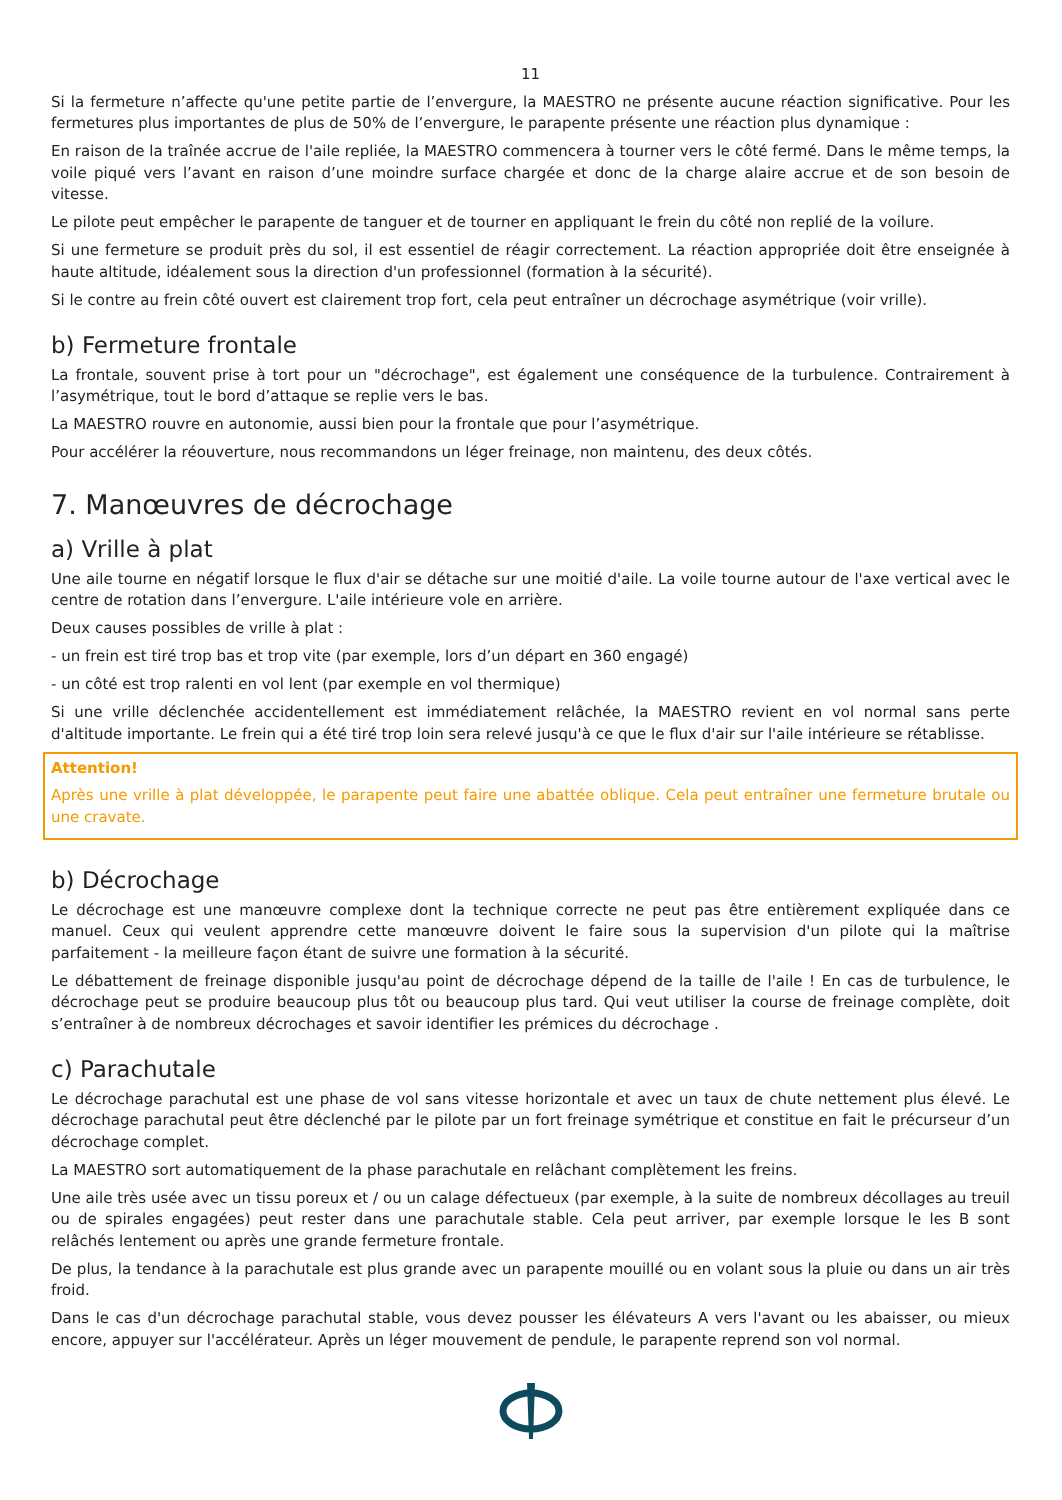11
Si la fermeture n’affecte qu'une petite partie de l’envergure, la MAESTRO ne présente aucune réaction significative. Pour les fermetures plus importantes de plus de 50% de l’envergure, le parapente présente une réaction plus dynamique :
En raison de la traînée accrue de l'aile repliée, la MAESTRO commencera à tourner vers le côté fermé. Dans le même temps, la voile piqué vers l’avant en raison d’une moindre surface chargée et donc de la charge alaire accrue et de son besoin de vitesse.
Le pilote peut empêcher le parapente de tanguer et de tourner en appliquant le frein du côté non replié de la voilure.
Si une fermeture se produit près du sol, il est essentiel de réagir correctement. La réaction appropriée doit être enseignée à haute altitude, idéalement sous la direction d'un professionnel (formation à la sécurité).
Si le contre au frein côté ouvert est clairement trop fort, cela peut entraîner un décrochage asymétrique (voir vrille).
b) Fermeture frontale
La frontale, souvent prise à tort pour un "décrochage", est également une conséquence de la turbulence. Contrairement à l’asymétrique, tout le bord d’attaque se replie vers le bas.
La MAESTRO rouvre en autonomie, aussi bien pour la frontale que pour l’asymétrique.
Pour accélérer la réouverture, nous recommandons un léger freinage, non maintenu, des deux côtés.
7. Manœuvres de décrochage
a) Vrille à plat
Une aile tourne en négatif lorsque le flux d'air se détache sur une moitié d'aile. La voile tourne autour de l'axe vertical avec le centre de rotation dans l’envergure. L'aile intérieure vole en arrière.
Deux causes possibles de vrille à plat :
- un frein est tiré trop bas et trop vite (par exemple, lors d’un départ en 360 engagé)
- un côté est trop ralenti en vol lent (par exemple en vol thermique)
Si une vrille déclenchée accidentellement est immédiatement relâchée, la MAESTRO revient en vol normal sans perte d'altitude importante. Le frein qui a été tiré trop loin sera relevé jusqu'à ce que le flux d'air sur l'aile intérieure se rétablisse.
Attention!
Après une vrille à plat développée, le parapente peut faire une abattée oblique. Cela peut entraîner une fermeture brutale ou une cravate.
b) Décrochage
Le décrochage est une manœuvre complexe dont la technique correcte ne peut pas être entièrement expliquée dans ce manuel. Ceux qui veulent apprendre cette manœuvre doivent le faire sous la supervision d'un pilote qui la maîtrise parfaitement - la meilleure façon étant de suivre une formation à la sécurité.
Le débattement de freinage disponible jusqu'au point de décrochage dépend de la taille de l'aile ! En cas de turbulence, le décrochage peut se produire beaucoup plus tôt ou beaucoup plus tard. Qui veut utiliser la course de freinage complète, doit s’entraîner à de nombreux décrochages et savoir identifier les prémices du décrochage .
c) Parachutale
Le décrochage parachutal est une phase de vol sans vitesse horizontale et avec un taux de chute nettement plus élevé. Le décrochage parachutal peut être déclenché par le pilote par un fort freinage symétrique et constitue en fait le précurseur d’un décrochage complet.
La MAESTRO sort automatiquement de la phase parachutale en relâchant complètement les freins.
Une aile très usée avec un tissu poreux et / ou un calage défectueux (par exemple, à la suite de nombreux décollages au treuil ou de spirales engagées) peut rester dans une parachutale stable. Cela peut arriver, par exemple lorsque le les B sont relâchés lentement ou après une grande fermeture frontale.
De plus, la tendance à la parachutale est plus grande avec un parapente mouillé ou en volant sous la pluie ou dans un air très froid.
Dans le cas d'un décrochage parachutal stable, vous devez pousser les élévateurs A vers l'avant ou les abaisser, ou mieux encore, appuyer sur l'accélérateur. Après un léger mouvement de pendule, le parapente reprend son vol normal.